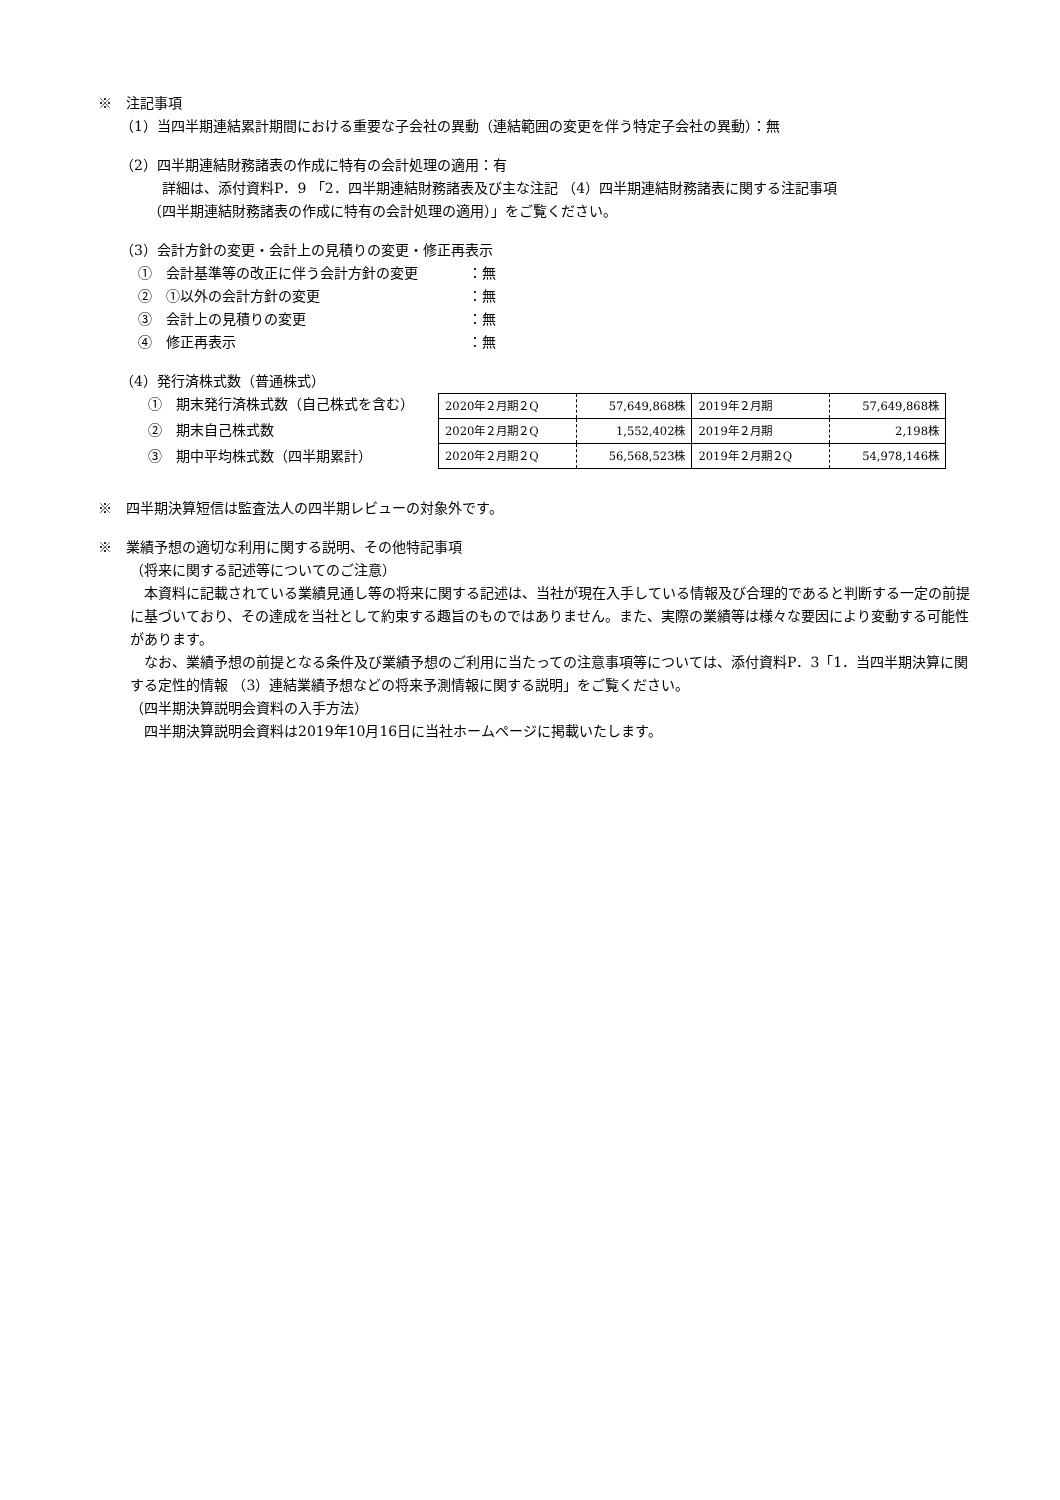※　注記事項
（1）当四半期連結累計期間における重要な子会社の異動（連結範囲の変更を伴う特定子会社の異動）：無
（2）四半期連結財務諸表の作成に特有の会計処理の適用：有
詳細は、添付資料P．9 「2．四半期連結財務諸表及び主な注記 （4）四半期連結財務諸表に関する注記事項
（四半期連結財務諸表の作成に特有の会計処理の適用）」をご覧ください。
（3）会計方針の変更・会計上の見積りの変更・修正再表示
①　会計基準等の改正に伴う会計方針の変更 ：無
②　①以外の会計方針の変更 ：無
③　会計上の見積りの変更 ：無
④　修正再表示 ：無
（4）発行済株式数（普通株式）
①　期末発行済株式数（自己株式を含む）
②　期末自己株式数
③　期中平均株式数（四半期累計）
| 2020年２月期２Q | 57,649,868株 | 2019年２月期 | 57,649,868株 |
| 2020年２月期２Q | 1,552,402株 | 2019年２月期 | 2,198株 |
| 2020年２月期２Q | 56,568,523株 | 2019年２月期２Q | 54,978,146株 |
※　四半期決算短信は監査法人の四半期レビューの対象外です。
※　業績予想の適切な利用に関する説明、その他特記事項
（将来に関する記述等についてのご注意）
　本資料に記載されている業績見通し等の将来に関する記述は、当社が現在入手している情報及び合理的であると判断する一定の前提に基づいており、その達成を当社として約束する趣旨のものではありません。また、実際の業績等は様々な要因により変動する可能性があります。
　なお、業績予想の前提となる条件及び業績予想のご利用に当たっての注意事項等については、添付資料P．3「1．当四半期決算に関する定性的情報 （3）連結業績予想などの将来予測情報に関する説明」をご覧ください。
（四半期決算説明会資料の入手方法）
　四半期決算説明会資料は2019年10月16日に当社ホームページに掲載いたします。